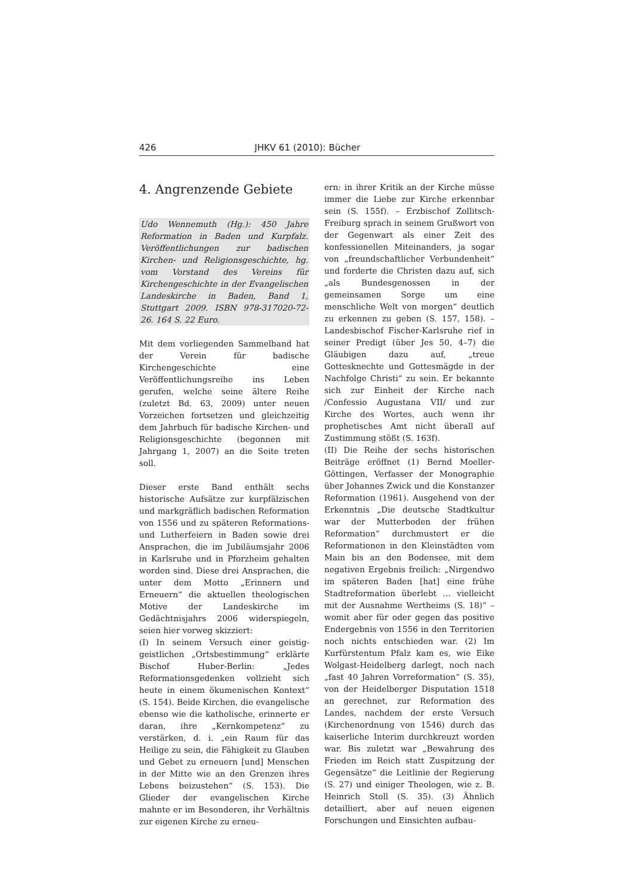426 JHKV 61 (2010): Bücher
4. Angrenzende Gebiete
Udo Wennemuth (Hg.): 450 Jahre Reformation in Baden und Kurpfalz. Veröffentlichungen zur badischen Kirchen- und Religionsgeschichte, hg. vom Vorstand des Vereins für Kirchengeschichte in der Evangelischen Landeskirche in Baden, Band 1, Stuttgart 2009. ISBN 978-317020-72-26. 164 S. 22 Euro.
Mit dem vorliegenden Sammelband hat der Verein für badische Kirchengeschichte eine Veröffentlichungsreihe ins Leben gerufen, welche seine ältere Reihe (zuletzt Bd. 63, 2009) unter neuen Vorzeichen fortsetzen und gleichzeitig dem Jahrbuch für badische Kirchen- und Religionsgeschichte (begonnen mit Jahrgang 1, 2007) an die Seite treten soll.
Dieser erste Band enthält sechs historische Aufsätze zur kurpfälzischen und markgräflich badischen Reformation von 1556 und zu späteren Reformations- und Lutherfeiern in Baden sowie drei Ansprachen, die im Jubiläumsjahr 2006 in Karlsruhe und in Pforzheim gehalten worden sind. Diese drei Ansprachen, die unter dem Motto „Erinnern und Erneuern“ die aktuellen theologischen Motive der Landeskirche im Gedächtnisjahrs 2006 widerspiegeln, seien hier vorweg skizziert:
(I) In seinem Versuch einer geistig-geistlichen „Ortsbestimmung“ erklärte Bischof Huber-Berlin: „Jedes Reformationsgedenken vollzieht sich heute in einem ökumenischen Kontext“ (S. 154). Beide Kirchen, die evangelische ebenso wie die katholische, erinnerte er daran, ihre „Kernkompetenz“ zu verstärken, d. i. „ein Raum für das Heilige zu sein, die Fähigkeit zu Glauben und Gebet zu erneuern [und] Menschen in der Mitte wie an den Grenzen ihres Lebens beizustehen“ (S. 153). Die Glieder der evangelischen Kirche mahnte er im Besonderen, ihr Verhältnis zur eigenen Kirche zu erneu-
ern: in ihrer Kritik an der Kirche müsse immer die Liebe zur Kirche erkennbar sein (S. 155f). – Erzbischof Zollitsch-Freiburg sprach in seinem Grußwort von der Gegenwart als einer Zeit des konfessionellen Miteinanders, ja sogar von „freundschaftlicher Verbundenheit“ und forderte die Christen dazu auf, sich „als Bundesgenossen in der gemeinsamen Sorge um eine menschliche Welt von morgen“ deutlich zu erkennen zu geben (S. 157, 158). – Landesbischof Fischer-Karlsruhe rief in seiner Predigt (über Jes 50, 4–7) die Gläubigen dazu auf, „treue Gottesknechte und Gottesmägde in der Nachfolge Christi“ zu sein. Er bekannte sich zur Einheit der Kirche nach /Confessio Augustana VII/ und zur Kirche des Wortes, auch wenn ihr prophetisches Amt nicht überall auf Zustimmung stößt (S. 163f).
(II) Die Reihe der sechs historischen Beiträge eröffnet (1) Bernd Moeller-Göttingen, Verfasser der Monographie über Johannes Zwick und die Konstanzer Reformation (1961). Ausgehend von der Erkenntnis „Die deutsche Stadtkultur war der Mutterboden der frühen Reformation“ durchmustert er die Reformationen in den Kleinstädten vom Main bis an den Bodensee, mit dem negativen Ergebnis freilich: „Nirgendwo im späteren Baden [hat] eine frühe Stadtreformation überlebt ... vielleicht mit der Ausnahme Wertheims (S. 18)“ – womit aber für oder gegen das positive Endergebnis von 1556 in den Territorien noch nichts entschieden war. (2) Im Kurfürstentum Pfalz kam es, wie Eike Wolgast-Heidelberg darlegt, noch nach „fast 40 Jahren Vorreformation“ (S. 35), von der Heidelberger Disputation 1518 an gerechnet, zur Reformation des Landes, nachdem der erste Versuch (Kirchenordnung von 1546) durch das kaiserliche Interim durchkreuzt worden war. Bis zuletzt war „Bewahrung des Frieden im Reich statt Zuspitzung der Gegensätze“ die Leitlinie der Regierung (S. 27) und einiger Theologen, wie z. B. Heinrich Stoll (S. 35). (3) Ähnlich detailliert, aber auf neuen eigenen Forschungen und Einsichten aufbau-